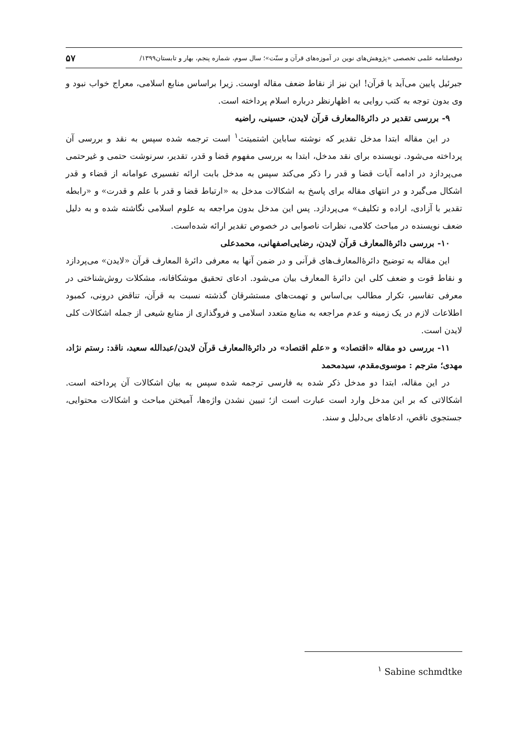دوفصلنامه علمی تخصصی «پژوهش‌های نوین در آموزه‌های قرآن و سنّت»؛ سال سوم، شماره پنجم، بهار و تابستان۱۳۹۹/ ۵۷
جبرئیل پایین می‌آید یا قرآن! این نیز از نقاط ضعف مقاله اوست. زیرا براساس منابع اسلامی، معراج خواب نبود و وی بدون توجه به کتب روایی به اظهارنظر درباره اسلام پرداخته است.
۹- بررسی تقدیر در دائرۀالمعارف قرآن لایدن، حسینی، راضیه
در این مقاله ابتدا مدخل تقدیر که نوشته ساباین اشتمیتث<sup>۱</sup> است ترجمه شده سپس به نقد و بررسی آن پرداخته می‌شود. نویسنده برای نقد مدخل، ابتدا به بررسی مفهوم قضا و قدر، تقدیر، سرنوشت حتمی و غیرحتمی می‌پردازد در ادامه آیات قضا و قدر را ذکر می‌کند سپس به مدخل بابت ارائه تفسیری عوامانه از قضاء و قدر اشکال می‌گیرد و در انتهای مقاله برای پاسخ به اشکالات مدخل به «ارتباط قضا و قدر با علم و قدرت» و «رابطه تقدیر با آزادی، اراده و تکلیف» می‌پردازد. پس این مدخل بدون مراجعه به علوم اسلامی نگاشته شده و به دلیل ضعف نویسنده در مباحث کلامی، نظرات ناصوابی در خصوص تقدیر ارائه شده‌است.
۱۰- بررسی دائرۀالمعارف قرآن لایدن، رضایی‌اصفهانی، محمدعلی
این مقاله به توضیح دائرۀالمعارف‌های قرآنی و در ضمن آنها به معرفی دائرۀ المعارف قرآن «لایدن» می‌پردازد و نقاط قوت و ضعف کلی این دائرۀ المعارف بیان می‌شود. ادعای تحقیق موشکافانه، مشکلات روش‌شناختی در معرفی تفاسیر، تکرار مطالب بی‌اساس و تهمت‌های مستشرقان گذشته نسبت به قرآن، تناقض درونی، کمبود اطلاعات لازم در یک زمینه و عدم مراجعه به منابع متعدد اسلامی و فروگذاری از منابع شیعی از جمله اشکالات کلی لایدن است.
۱۱- بررسی دو مقاله «اقتصاد» و «علم اقتصاد» در دائرۀالمعارف قرآن لایدن/عبدالله سعید، ناقد: رستم نژاد، مهدی؛ مترجم : موسوی‌مقدم، سیدمحمد
در این مقاله، ابتدا دو مدخل ذکر شده به فارسی ترجمه شده سپس به بیان اشکالات آن پرداخته است. اشکالاتی که بر این مدخل وارد است عبارت است از؛ تبیین نشدن واژه‌ها، آمیختن مباحث و اشکالات محتوایی، جستجوی ناقص، ادعاهای بی‌دلیل و سند.
<sup>۱</sup> Sabine schmdtke